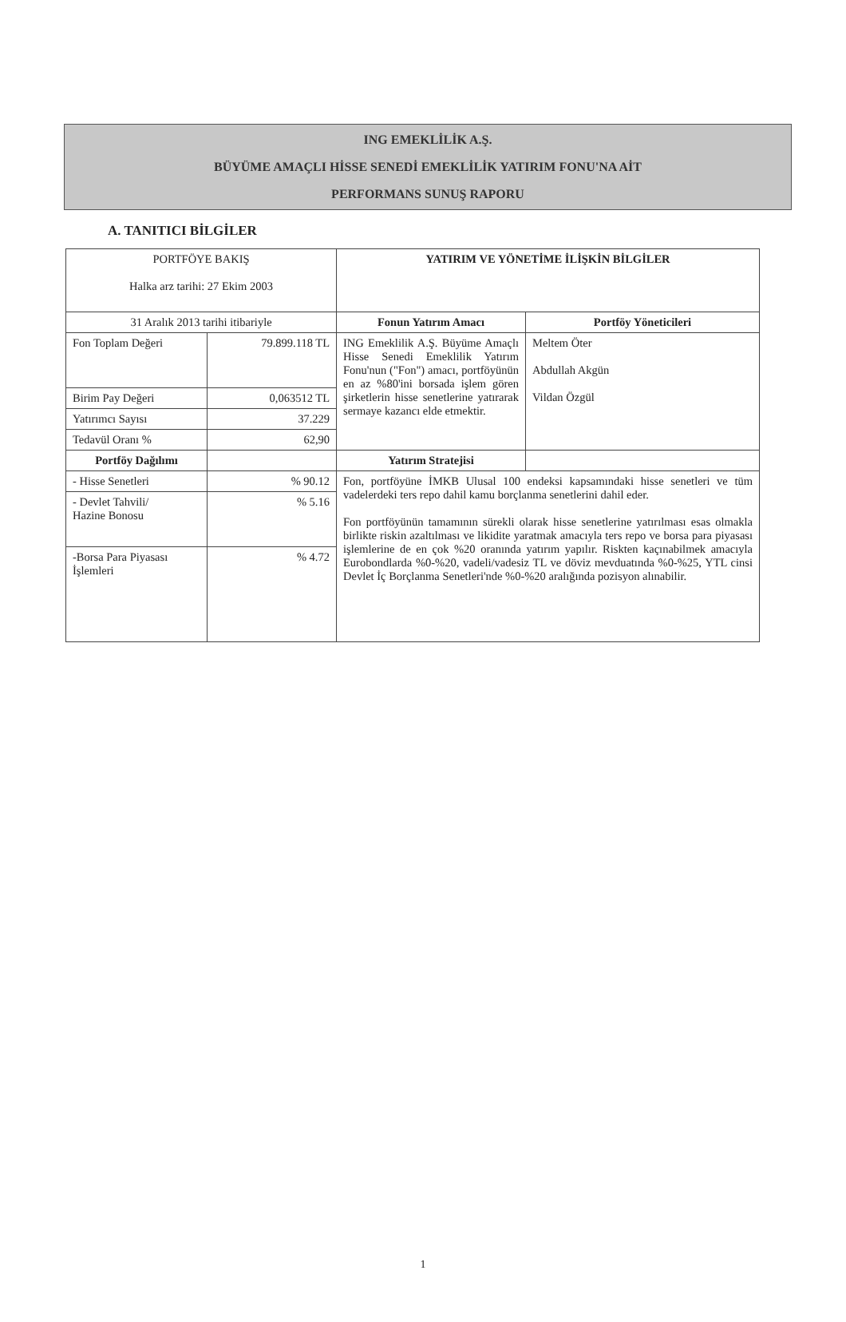ING EMEKLİLİK A.Ş.
BÜYÜME AMAÇLI HİSSE SENEDİ EMEKLİLİK YATIRIM FONU'NA AİT
PERFORMANS SUNUŞ RAPORU
A. TANITICI BİLGİLER
| PORTFÖYE BAKIŞ Halka arz tarihi: 27 Ekim 2003 | | YATIRIM VE YÖNETİME İLİŞKİN BİLGİLER | |
| 31 Aralık 2013 tarihi itibariyle | | Fonun Yatırım Amacı | Portföy Yöneticileri |
| Fon Toplam Değeri | 79.899.118 TL | ING Emeklilik A.Ş. Büyüme Amaçlı Hisse Senedi Emeklilik Yatırım Fonu'nun ("Fon") amacı, portföyünün en az %80'ini borsada işlem gören şirketlerin hisse senetlerine yatırarak sermaye kazancı elde etmektir. | Meltem Öter Abdullah Akgün Vildan Özgül |
| Birim Pay Değeri | 0,063512 TL | | |
| Yatırımcı Sayısı | 37.229 | | |
| Tedavül Oranı % | 62,90 | | |
| Portföy Dağılımı | | Yatırım Stratejisi | |
| - Hisse Senetleri | % 90.12 | Fon, portföyüne İMKB Ulusal 100 endeksi kapsamındaki hisse senetleri ve tüm vadelerdeki ters repo dahil kamu borçlanma senetlerini dahil eder. Fon portföyünün tamamının sürekli olarak hisse senetlerine yatırılması esas olmakla birlikte riskin azaltılması ve likidite yaratmak amacıyla ters repo ve borsa para piyasası işlemlerine de en çok %20 oranında yatırım yapılır. Riskten kaçınabilmek amacıyla Eurobondlarda %0-%20, vadeli/vadesiz TL ve döviz mevduatında %0-%25, YTL cinsi Devlet İç Borçlanma Senetleri'nde %0-%20 aralığında pozisyon alınabilir. | |
| - Devlet Tahvili/ Hazine Bonosu | % 5.16 | | |
| -Borsa Para Piyasası İşlemleri | % 4.72 | | |
1